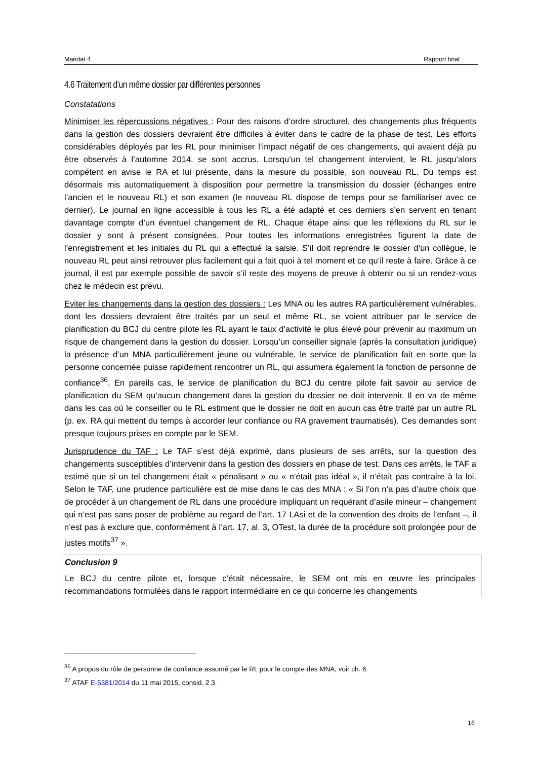Mandat 4 Rapport final
4.6 Traitement d’un même dossier par différentes personnes
Constatations
Minimiser les répercussions négatives : Pour des raisons d’ordre structurel, des changements plus fréquents dans la gestion des dossiers devraient être difficiles à éviter dans le cadre de la phase de test. Les efforts considérables déployés par les RL pour minimiser l’impact négatif de ces changements, qui avaient déjà pu être observés à l’automne 2014, se sont accrus. Lorsqu’un tel changement intervient, le RL jusqu’alors compétent en avise le RA et lui présente, dans la mesure du possible, son nouveau RL. Du temps est désormais mis automatiquement à disposition pour permettre la transmission du dossier (échanges entre l’ancien et le nouveau RL) et son examen (le nouveau RL dispose de temps pour se familiariser avec ce dernier). Le journal en ligne accessible à tous les RL a été adapté et ces derniers s’en servent en tenant davantage compte d’un éventuel changement de RL. Chaque étape ainsi que les réflexions du RL sur le dossier y sont à présent consignées. Pour toutes les informations enregistrées figurent la date de l’enregistrement et les initiales du RL qui a effectué la saisie. S’il doit reprendre le dossier d’un collègue, le nouveau RL peut ainsi retrouver plus facilement qui a fait quoi à tel moment et ce qu’il reste à faire. Grâce à ce journal, il est par exemple possible de savoir s’il reste des moyens de preuve à obtenir ou si un rendez-vous chez le médecin est prévu.
Eviter les changements dans la gestion des dossiers : Les MNA ou les autres RA particulièrement vulnérables, dont les dossiers devraient être traités par un seul et même RL, se voient attribuer par le service de planification du BCJ du centre pilote les RL ayant le taux d’activité le plus élevé pour prévenir au maximum un risque de changement dans la gestion du dossier. Lorsqu’un conseiller signale (après la consultation juridique) la présence d’un MNA particulièrement jeune ou vulnérable, le service de planification fait en sorte que la personne concernée puisse rapidement rencontrer un RL, qui assumera également la fonction de personne de confiance<sup>36</sup>. En pareils cas, le service de planification du BCJ du centre pilote fait savoir au service de planification du SEM qu’aucun changement dans la gestion du dossier ne doit intervenir. Il en va de même dans les cas où le conseiller ou le RL estiment que le dossier ne doit en aucun cas être traité par un autre RL (p. ex. RA qui mettent du temps à accorder leur confiance ou RA gravement traumatisés). Ces demandes sont presque toujours prises en compte par le SEM.
Jurisprudence du TAF : Le TAF s’est déjà exprimé, dans plusieurs de ses arrêts, sur la question des changements susceptibles d’intervenir dans la gestion des dossiers en phase de test. Dans ces arrêts, le TAF a estimé que si un tel changement était « pénalisant » ou « n’était pas idéal », il n’était pas contraire à la loi. Selon le TAF, une prudence particulière est de mise dans le cas des MNA : « Si l’on n’a pas d’autre choix que de procéder à un changement de RL dans une procédure impliquant un requérant d’asile mineur – changement qui n’est pas sans poser de problème au regard de l’art. 17 LAsi et de la convention des droits de l’enfant –, il n’est pas à exclure que, conformément à l’art. 17, al. 3, OTest, la durée de la procédure soit prolongée pour de justes motifs<sup>37</sup> ».
Conclusion 9
Le BCJ du centre pilote et, lorsque c’était nécessaire, le SEM ont mis en œuvre les principales recommandations formulées dans le rapport intermédiaire en ce qui concerne les changements
<sup>36</sup> A propos du rôle de personne de confiance assumé par le RL pour le compte des MNA, voir ch. 6.
<sup>37</sup> ATAF E-5381/2014 du 11 mai 2015, consid. 2.3.
16